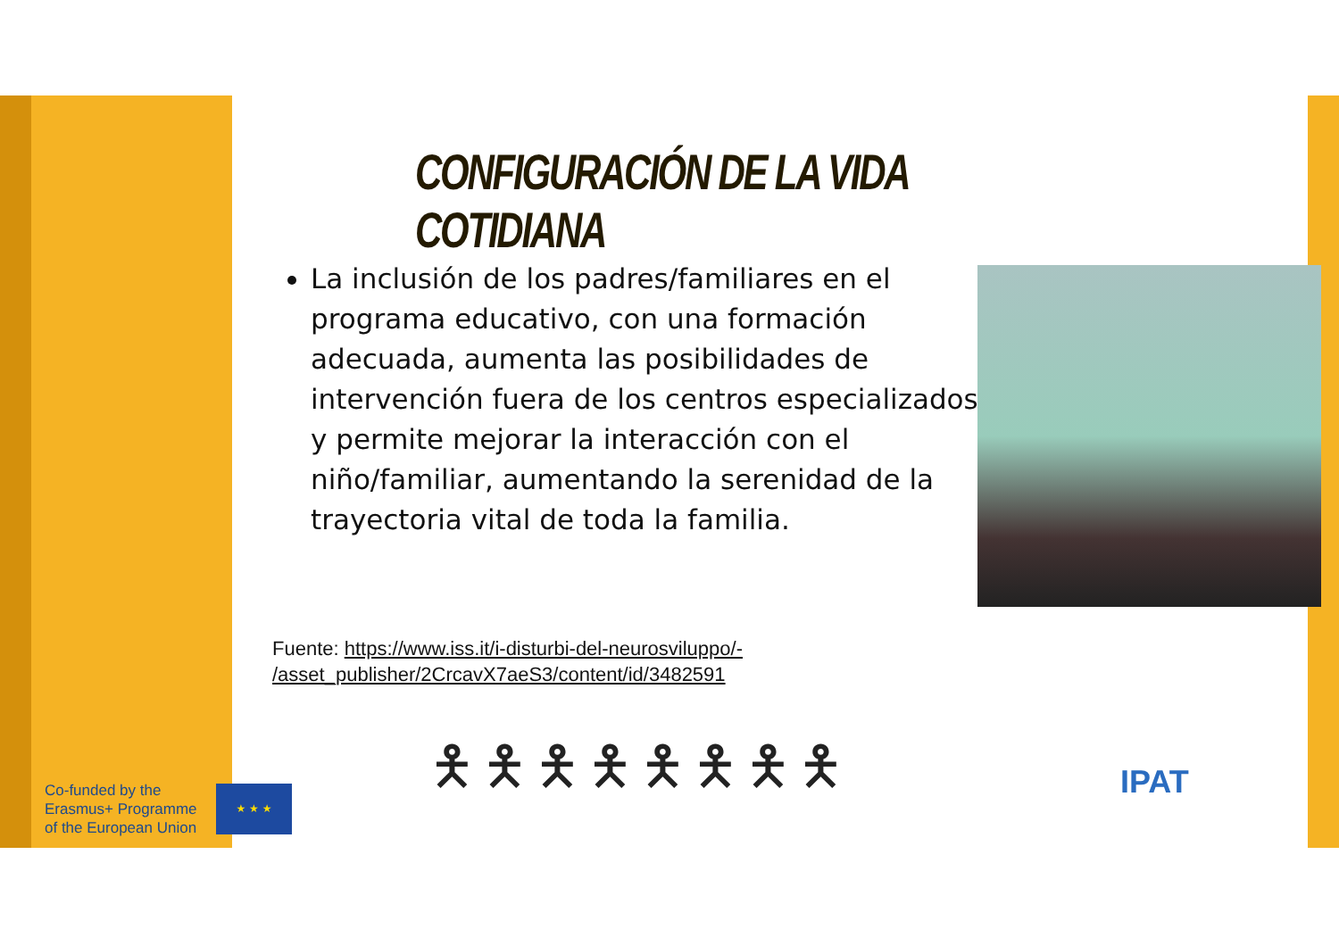CONFIGURACIÓN DE LA VIDA COTIDIANA
La inclusión de los padres/familiares en el programa educativo, con una formación adecuada, aumenta las posibilidades de intervención fuera de los centros especializados y permite mejorar la interacción con el niño/familiar, aumentando la serenidad de la trayectoria vital de toda la familia.
Fuente: https://www.iss.it/i-disturbi-del-neurosviluppo/-
/asset_publisher/2CrcavX7aeS3/content/id/3482591
🯅🯅🯅🯅🯅🯅🯅🯅
Co-funded by the
Erasmus+ Programme
of the European Union
★ ★ ★ IPAT